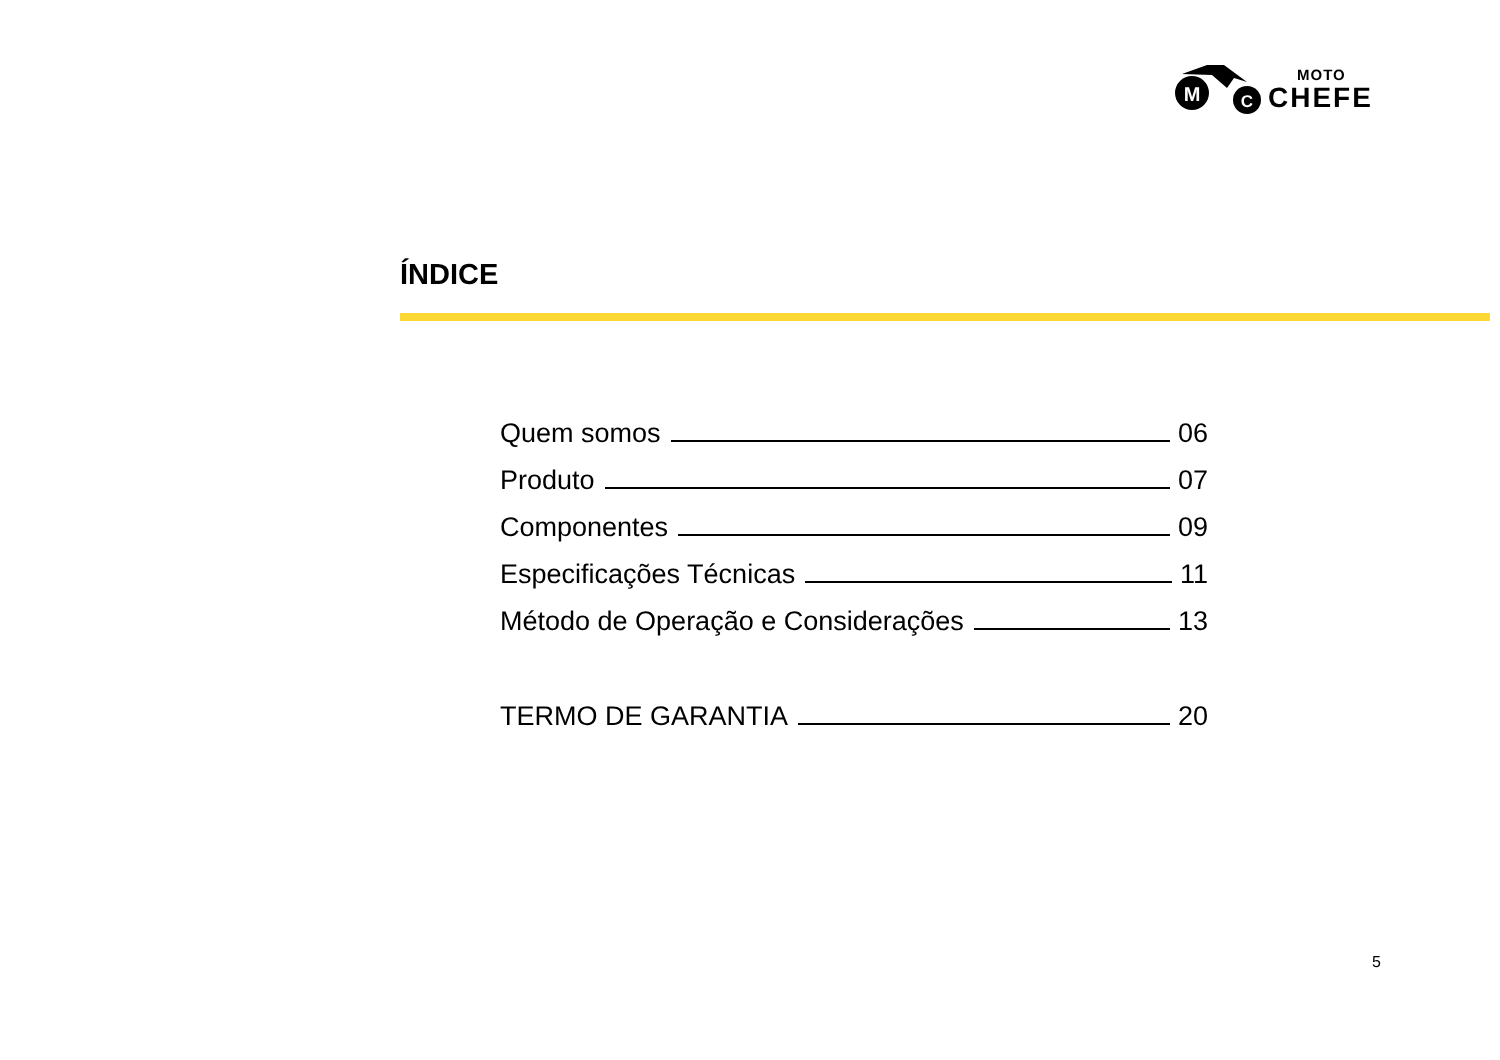M
C
MOTO
CHEFE
ÍNDICE
Quem somos 06
Produto 07
Componentes 09
Especificações Técnicas 11
Método de Operação e Considerações 13
TERMO DE GARANTIA 20
5